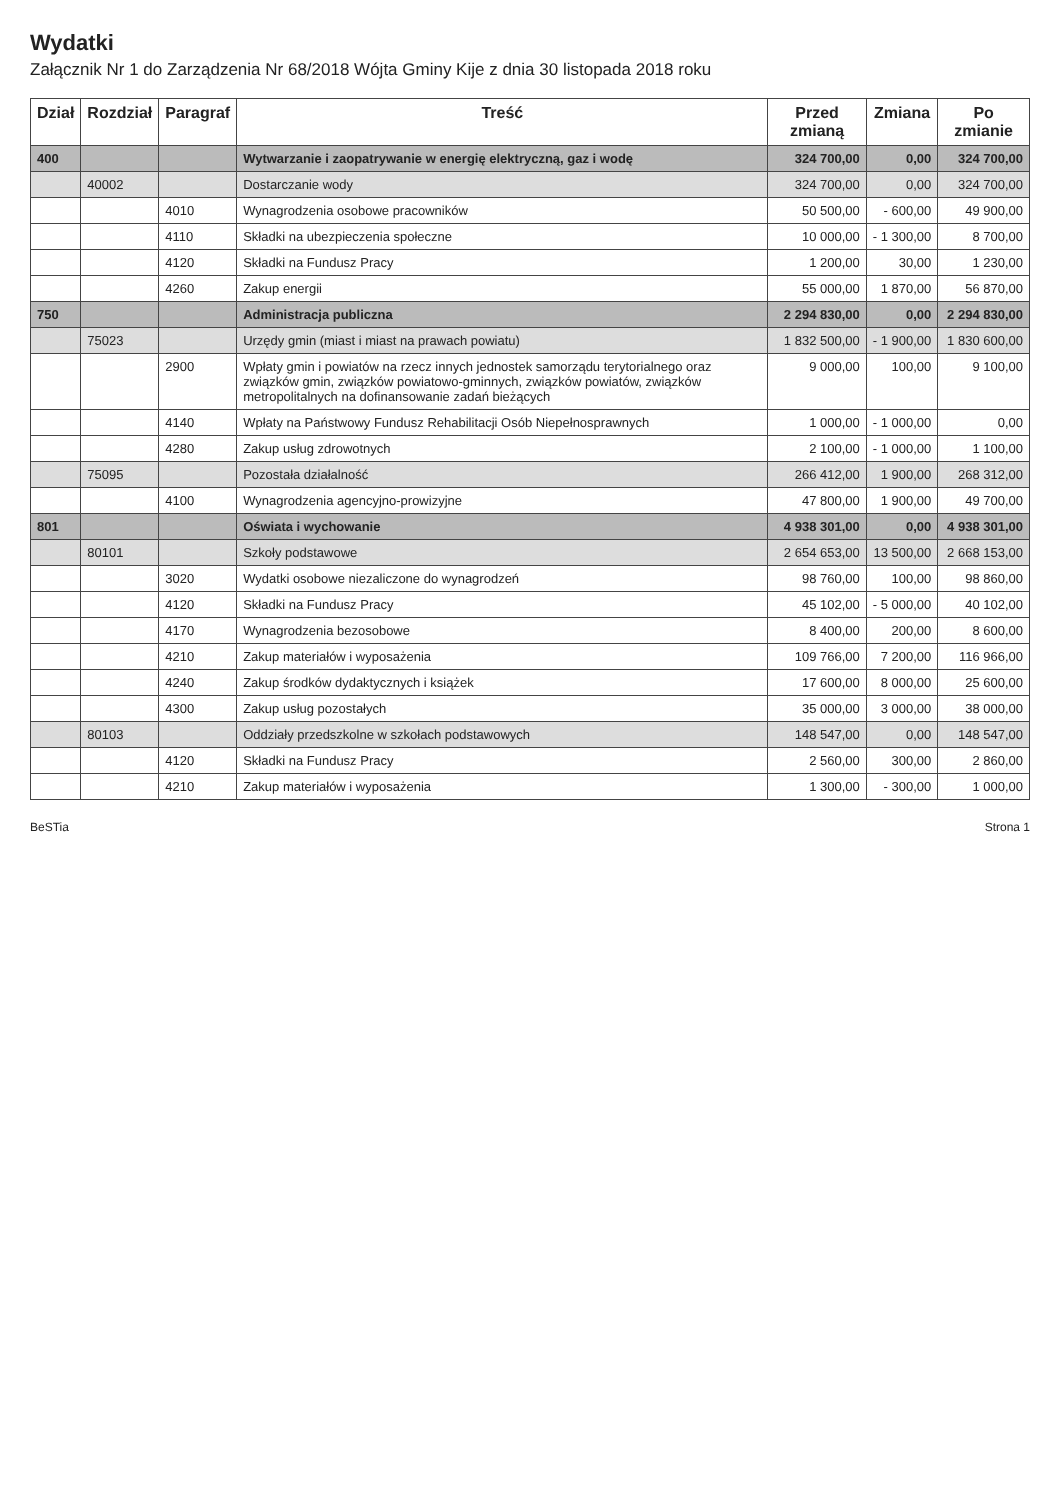Wydatki
Załącznik Nr 1 do Zarządzenia Nr 68/2018 Wójta Gminy Kije z dnia 30 listopada 2018 roku
| Dział | Rozdział | Paragraf | Treść | Przed zmianą | Zmiana | Po zmianie |
| --- | --- | --- | --- | --- | --- | --- |
| 400 | | | Wytwarzanie i zaopatrywanie w energię elektryczną, gaz i wodę | 324 700,00 | 0,00 | 324 700,00 |
| | 40002 | | Dostarczanie wody | 324 700,00 | 0,00 | 324 700,00 |
| | | 4010 | Wynagrodzenia osobowe pracowników | 50 500,00 | - 600,00 | 49 900,00 |
| | | 4110 | Składki na ubezpieczenia społeczne | 10 000,00 | - 1 300,00 | 8 700,00 |
| | | 4120 | Składki na Fundusz Pracy | 1 200,00 | 30,00 | 1 230,00 |
| | | 4260 | Zakup energii | 55 000,00 | 1 870,00 | 56 870,00 |
| 750 | | | Administracja publiczna | 2 294 830,00 | 0,00 | 2 294 830,00 |
| | 75023 | | Urzędy gmin (miast i miast na prawach powiatu) | 1 832 500,00 | - 1 900,00 | 1 830 600,00 |
| | | 2900 | Wpłaty gmin i powiatów na rzecz innych jednostek samorządu terytorialnego oraz związków gmin, związków powiatowo-gminnych, związków powiatów, związków metropolitalnych na dofinansowanie zadań bieżących | 9 000,00 | 100,00 | 9 100,00 |
| | | 4140 | Wpłaty na Państwowy Fundusz Rehabilitacji Osób Niepełnosprawnych | 1 000,00 | - 1 000,00 | 0,00 |
| | | 4280 | Zakup usług zdrowotnych | 2 100,00 | - 1 000,00 | 1 100,00 |
| | 75095 | | Pozostała działalność | 266 412,00 | 1 900,00 | 268 312,00 |
| | | 4100 | Wynagrodzenia agencyjno-prowizyjne | 47 800,00 | 1 900,00 | 49 700,00 |
| 801 | | | Oświata i wychowanie | 4 938 301,00 | 0,00 | 4 938 301,00 |
| | 80101 | | Szkoły podstawowe | 2 654 653,00 | 13 500,00 | 2 668 153,00 |
| | | 3020 | Wydatki osobowe niezaliczone do wynagrodzeń | 98 760,00 | 100,00 | 98 860,00 |
| | | 4120 | Składki na Fundusz Pracy | 45 102,00 | - 5 000,00 | 40 102,00 |
| | | 4170 | Wynagrodzenia bezosobowe | 8 400,00 | 200,00 | 8 600,00 |
| | | 4210 | Zakup materiałów i wyposażenia | 109 766,00 | 7 200,00 | 116 966,00 |
| | | 4240 | Zakup środków dydaktycznych i książek | 17 600,00 | 8 000,00 | 25 600,00 |
| | | 4300 | Zakup usług pozostałych | 35 000,00 | 3 000,00 | 38 000,00 |
| | 80103 | | Oddziały przedszkolne w szkołach podstawowych | 148 547,00 | 0,00 | 148 547,00 |
| | | 4120 | Składki na Fundusz Pracy | 2 560,00 | 300,00 | 2 860,00 |
| | | 4210 | Zakup materiałów i wyposażenia | 1 300,00 | - 300,00 | 1 000,00 |
BeSTia Strona 1